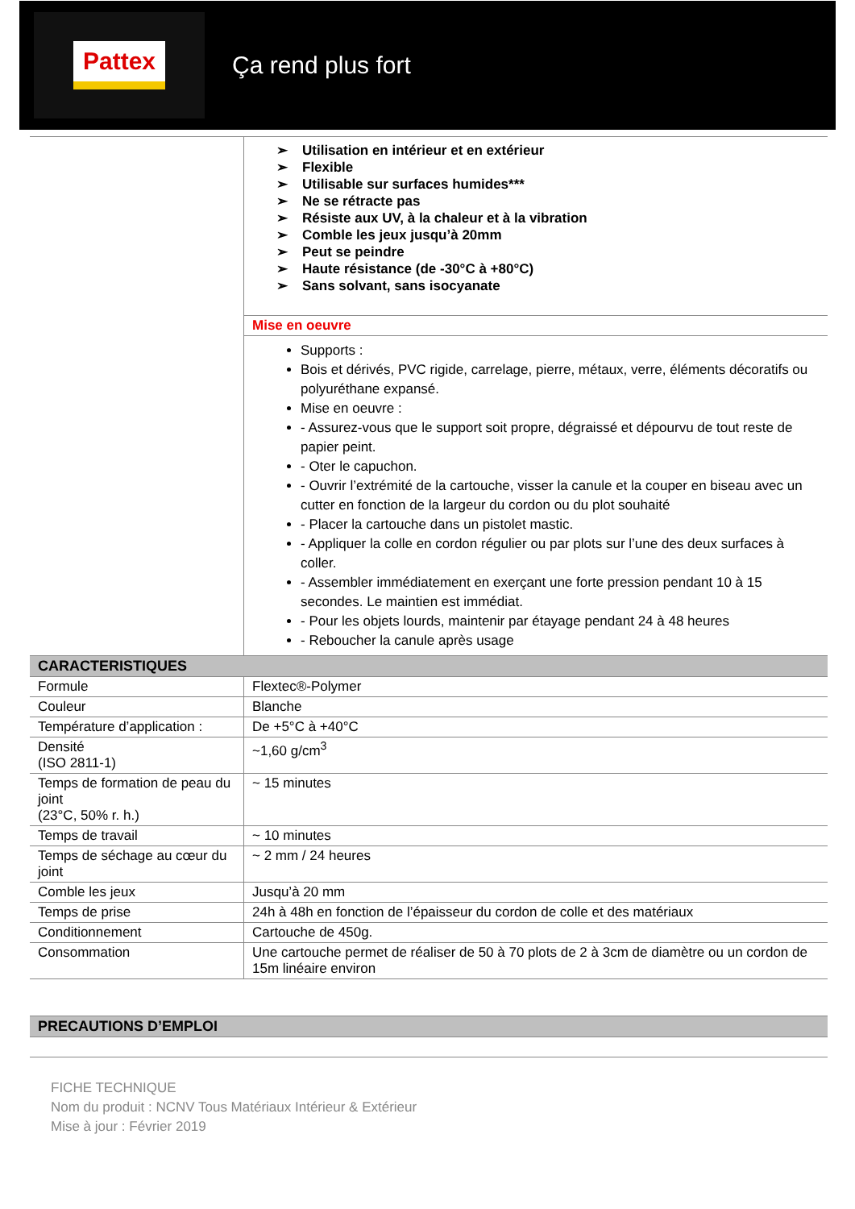Pattex
Ça rend plus fort
| | Utilisation en intérieur et en extérieur Flexible Utilisable sur surfaces humides*** Ne se rétracte pas Résiste aux UV, à la chaleur et à la vibration Comble les jeux jusqu’à 20mm Peut se peindre Haute résistance (de -30°C à +80°C) Sans solvant, sans isocyanate |
| | Mise en oeuvre |
| | Supports : Bois et dérivés, PVC rigide, carrelage, pierre, métaux, verre, éléments décoratifs ou polyuréthane expansé. Mise en oeuvre : - Assurez-vous que le support soit propre, dégraissé et dépourvu de tout reste de papier peint. - Oter le capuchon. - Ouvrir l’extrémité de la cartouche, visser la canule et la couper en biseau avec un cutter en fonction de la largeur du cordon ou du plot souhaité - Placer la cartouche dans un pistolet mastic. - Appliquer la colle en cordon régulier ou par plots sur l’une des deux surfaces à coller. - Assembler immédiatement en exerçant une forte pression pendant 10 à 15 secondes. Le maintien est immédiat. - Pour les objets lourds, maintenir par étayage pendant 24 à 48 heures - Reboucher la canule après usage |
| CARACTERISTIQUES | |
| Formule | Flextec®-Polymer |
| Couleur | Blanche |
| Température d’application : | De +5°C à +40°C |
| Densité (ISO 2811-1) | ~1,60 g/cm<sup>3</sup> |
| Temps de formation de peau du joint (23°C, 50% r. h.) | ~ 15 minutes |
| Temps de travail | ~ 10 minutes |
| Temps de séchage au cœur du joint | ~ 2 mm / 24 heures |
| Comble les jeux | Jusqu’à 20 mm |
| Temps de prise | 24h à 48h en fonction de l’épaisseur du cordon de colle et des matériaux |
| Conditionnement | Cartouche de 450g. |
| Consommation | Une cartouche permet de réaliser de 50 à 70 plots de 2 à 3cm de diamètre ou un cordon de 15m linéaire environ |
| PRECAUTIONS D’EMPLOI |
FICHE TECHNIQUE
Nom du produit : NCNV Tous Matériaux Intérieur & Extérieur
Mise à jour : Février 2019